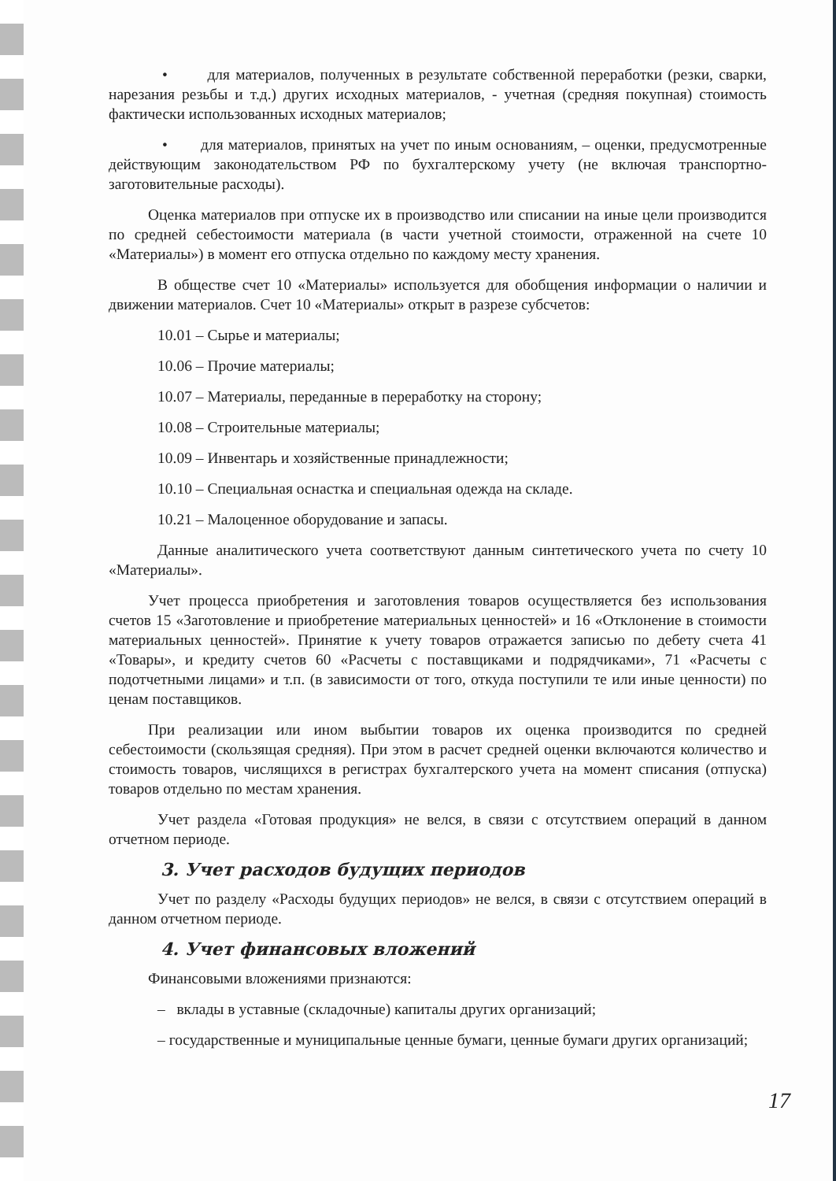• для материалов, полученных в результате собственной переработки (резки, сварки, нарезания резьбы и т.д.) других исходных материалов, - учетная (средняя покупная) стоимость фактически использованных исходных материалов;
• для материалов, принятых на учет по иным основаниям, – оценки, предусмотренные действующим законодательством РФ по бухгалтерскому учету (не включая транспортно-заготовительные расходы).
Оценка материалов при отпуске их в производство или списании на иные цели производится по средней себестоимости материала (в части учетной стоимости, отраженной на счете 10 «Материалы») в момент его отпуска отдельно по каждому месту хранения.
В обществе счет 10 «Материалы» используется для обобщения информации о наличии и движении материалов. Счет 10 «Материалы» открыт в разрезе субсчетов:
10.01 – Сырье и материалы;
10.06 – Прочие материалы;
10.07 – Материалы, переданные в переработку на сторону;
10.08 – Строительные материалы;
10.09 – Инвентарь и хозяйственные принадлежности;
10.10 – Специальная оснастка и специальная одежда на складе.
10.21 – Малоценное оборудование и запасы.
Данные аналитического учета соответствуют данным синтетического учета по счету 10 «Материалы».
Учет процесса приобретения и заготовления товаров осуществляется без использования счетов 15 «Заготовление и приобретение материальных ценностей» и 16 «Отклонение в стоимости материальных ценностей». Принятие к учету товаров отражается записью по дебету счета 41 «Товары», и кредиту счетов 60 «Расчеты с поставщиками и подрядчиками», 71 «Расчеты с подотчетными лицами» и т.п. (в зависимости от того, откуда поступили те или иные ценности) по ценам поставщиков.
При реализации или ином выбытии товаров их оценка производится по средней себестоимости (скользящая средняя). При этом в расчет средней оценки включаются количество и стоимость товаров, числящихся в регистрах бухгалтерского учета на момент списания (отпуска) товаров отдельно по местам хранения.
Учет раздела «Готовая продукция» не велся, в связи с отсутствием операций в данном отчетном периоде.
3. Учет расходов будущих периодов
Учет по разделу «Расходы будущих периодов» не велся, в связи с отсутствием операций в данном отчетном периоде.
4. Учет финансовых вложений
Финансовыми вложениями признаются:
– вклады в уставные (складочные) капиталы других организаций;
– государственные и муниципальные ценные бумаги, ценные бумаги других организаций;
17